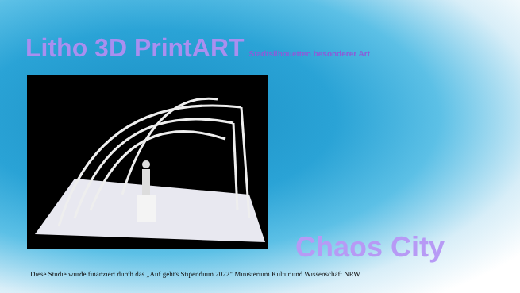Litho 3D PrintART Stadtsilhouetten besonderer Art
Chaos City
Diese Studie wurde finanziert durch das „Auf geht's Stipendium 2022" Ministerium Kultur und Wissenschaft NRW